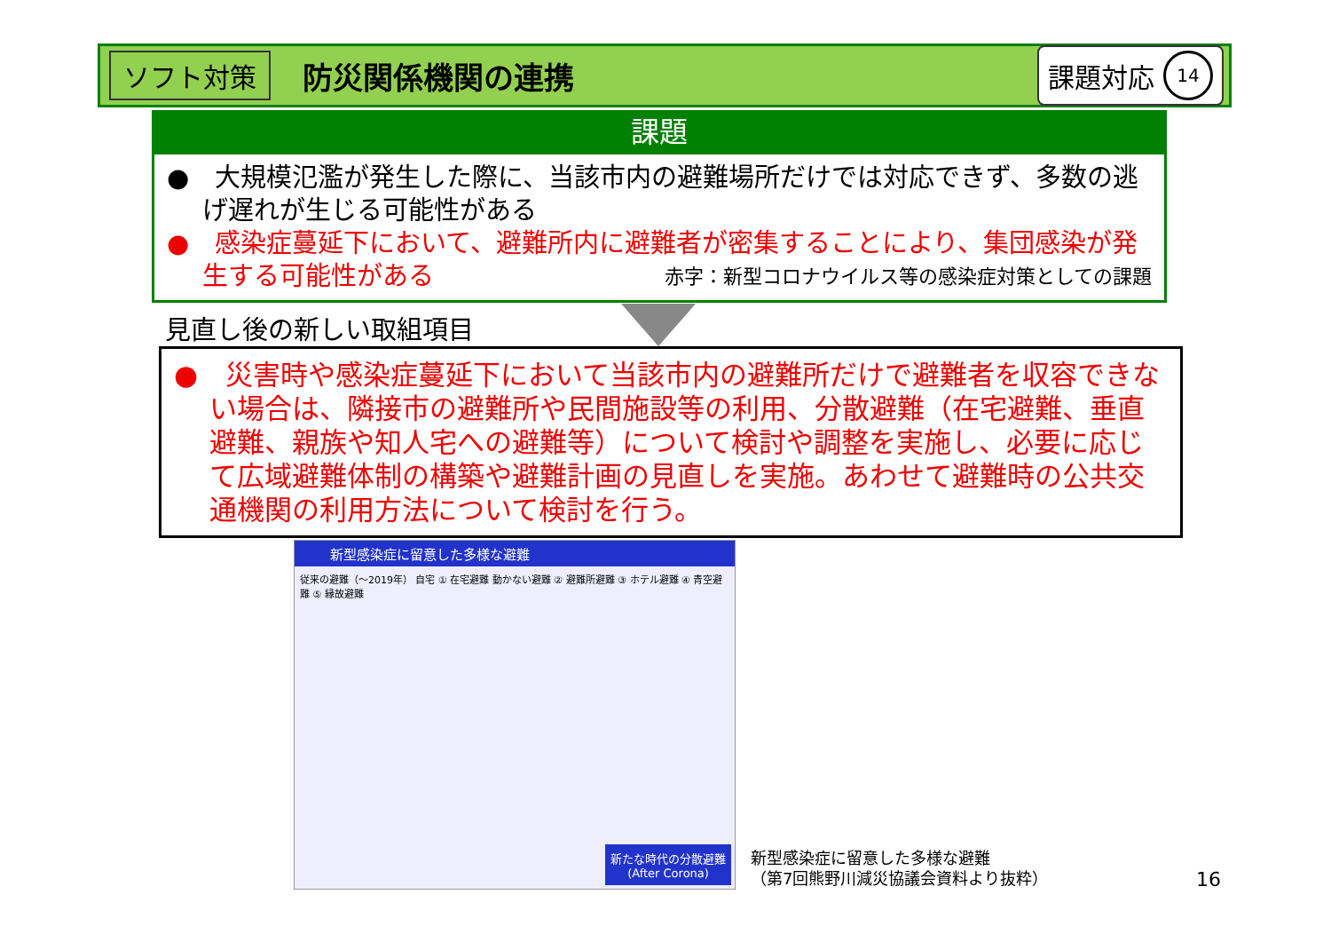ソフト対策 防災関係機関の連携 課題対応 14
課題
●　大規模氾濫が発生した際に、当該市内の避難場所だけでは対応できず、多数の逃げ遅れが生じる可能性がある
●　感染症蔓延下において、避難所内に避難者が密集することにより、集団感染が発生する可能性がある 赤字：新型コロナウイルス等の感染症対策としての課題
見直し後の新しい取組項目
●　災害時や感染症蔓延下において当該市内の避難所だけで避難者を収容できない場合は、隣接市の避難所や民間施設等の利用、分散避難（在宅避難、垂直避難、親族や知人宅への避難等）について検討や調整を実施し、必要に応じて広域避難体制の構築や避難計画の見直しを実施。あわせて避難時の公共交通機関の利用方法について検討を行う。
新型感染症に留意した多様な避難
従来の避難（～2019年） 自宅 ① 在宅避難 動かない避難 ② 避難所避難 ③ ホテル避難 ④ 青空避難 ⑤ 縁故避難
新たな時代の分散避難
(After Corona)
新型感染症に留意した多様な避難
（第7回熊野川減災協議会資料より抜粋）
16